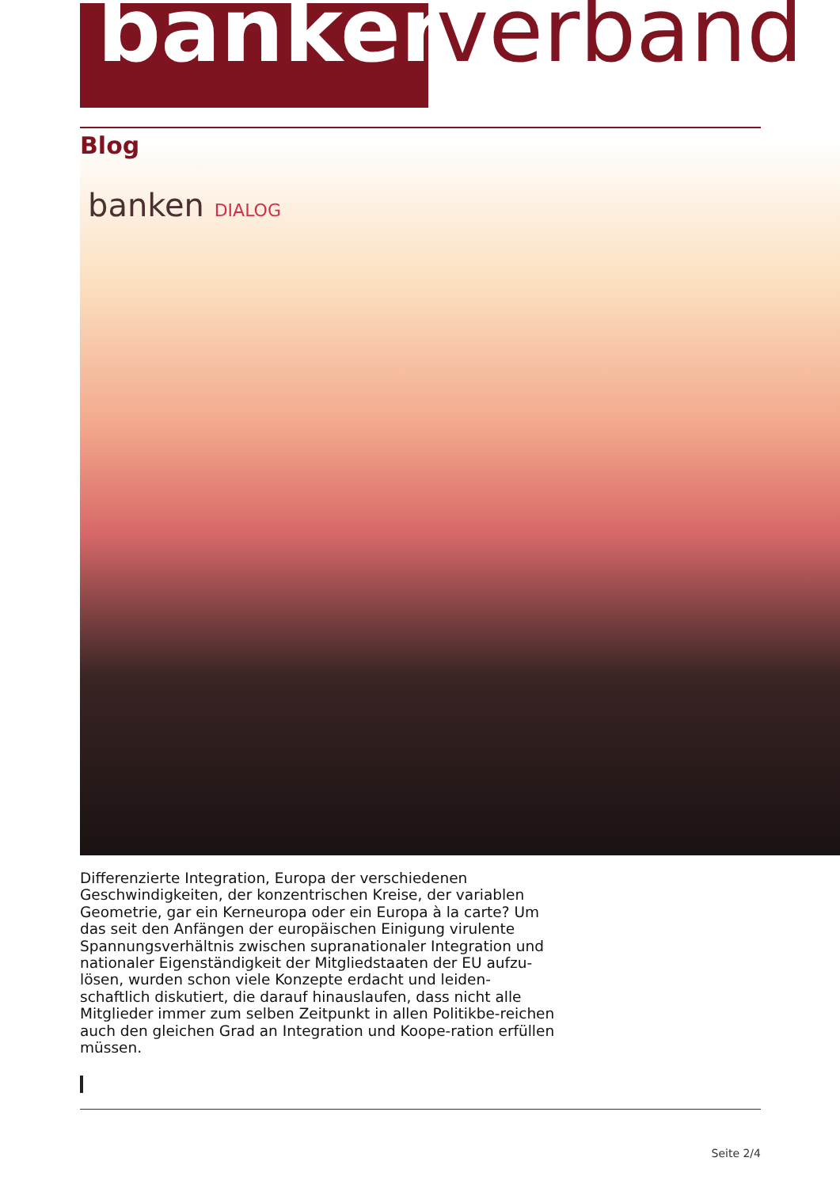banken verband
Blog banken DIALOG
Differenzierte Integration, Europa der verschiedenen Geschwindigkeiten, der konzentrischen Kreise, der variablen Geometrie, gar ein Kerneuropa oder ein Europa à la carte? Um das seit den Anfängen der europäischen Einigung virulente Spannungsverhältnis zwischen supranationaler Integration und nationaler Eigenständigkeit der Mitgliedstaaten der EU aufzu-lösen, wurden schon viele Konzepte erdacht und leiden-schaftlich diskutiert, die darauf hinauslaufen, dass nicht alle Mitglieder immer zum selben Zeitpunkt in allen Politikbe-reichen auch den gleichen Grad an Integration und Koope-ration erfüllen müssen.
Seite 2/4